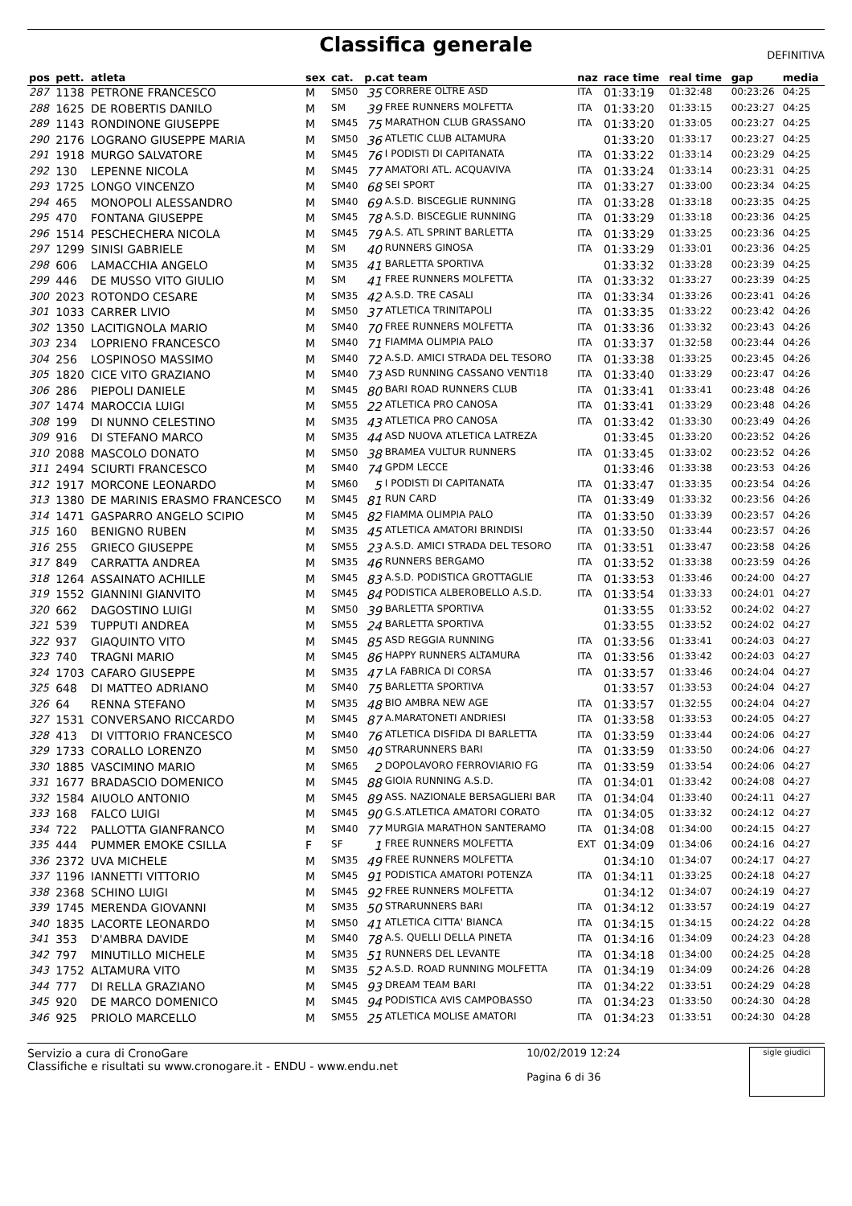Classifica generale
DEFINITIVA
| pos | pett. | atleta | sex | cat. | p.cat team | | naz | race time | real time | gap | media |
| --- | --- | --- | --- | --- | --- | --- | --- | --- | --- | --- | --- |
| 287 | 1138 | PETRONE FRANCESCO | M | SM50 | 35 | CORRERE OLTRE ASD | ITA | 01:33:19 | 01:32:48 | 00:23:26 | 04:25 |
| 288 | 1625 | DE ROBERTIS DANILO | M | SM | 39 | FREE RUNNERS MOLFETTA | ITA | 01:33:20 | 01:33:15 | 00:23:27 | 04:25 |
| 289 | 1143 | RONDINONE GIUSEPPE | M | SM45 | 75 | MARATHON CLUB GRASSANO | ITA | 01:33:20 | 01:33:05 | 00:23:27 | 04:25 |
| 290 | 2176 | LOGRANO GIUSEPPE MARIA | M | SM50 | 36 | ATLETIC CLUB ALTAMURA | | 01:33:20 | 01:33:17 | 00:23:27 | 04:25 |
| 291 | 1918 | MURGO SALVATORE | M | SM45 | 76 | I PODISTI DI CAPITANATA | ITA | 01:33:22 | 01:33:14 | 00:23:29 | 04:25 |
| 292 | 130 | LEPENNE NICOLA | M | SM45 | 77 | AMATORI ATL. ACQUAVIVA | ITA | 01:33:24 | 01:33:14 | 00:23:31 | 04:25 |
| 293 | 1725 | LONGO VINCENZO | M | SM40 | 68 | SEI SPORT | ITA | 01:33:27 | 01:33:00 | 00:23:34 | 04:25 |
| 294 | 465 | MONOPOLI ALESSANDRO | M | SM40 | 69 | A.S.D. BISCEGLIE RUNNING | ITA | 01:33:28 | 01:33:18 | 00:23:35 | 04:25 |
| 295 | 470 | FONTANA GIUSEPPE | M | SM45 | 78 | A.S.D. BISCEGLIE RUNNING | ITA | 01:33:29 | 01:33:18 | 00:23:36 | 04:25 |
| 296 | 1514 | PESCHECHERA NICOLA | M | SM45 | 79 | A.S. ATL SPRINT BARLETTA | ITA | 01:33:29 | 01:33:25 | 00:23:36 | 04:25 |
| 297 | 1299 | SINISI GABRIELE | M | SM | 40 | RUNNERS GINOSA | ITA | 01:33:29 | 01:33:01 | 00:23:36 | 04:25 |
| 298 | 606 | LAMACCHIA ANGELO | M | SM35 | 41 | BARLETTA SPORTIVA | | 01:33:32 | 01:33:28 | 00:23:39 | 04:25 |
| 299 | 446 | DE MUSSO VITO GIULIO | M | SM | 41 | FREE RUNNERS MOLFETTA | ITA | 01:33:32 | 01:33:27 | 00:23:39 | 04:25 |
| 300 | 2023 | ROTONDO CESARE | M | SM35 | 42 | A.S.D. TRE CASALI | ITA | 01:33:34 | 01:33:26 | 00:23:41 | 04:26 |
| 301 | 1033 | CARRER LIVIO | M | SM50 | 37 | ATLETICA TRINITAPOLI | ITA | 01:33:35 | 01:33:22 | 00:23:42 | 04:26 |
| 302 | 1350 | LACITIGNOLA MARIO | M | SM40 | 70 | FREE RUNNERS MOLFETTA | ITA | 01:33:36 | 01:33:32 | 00:23:43 | 04:26 |
| 303 | 234 | LOPRIENO FRANCESCO | M | SM40 | 71 | FIAMMA OLIMPIA PALO | ITA | 01:33:37 | 01:32:58 | 00:23:44 | 04:26 |
| 304 | 256 | LOSPINOSO MASSIMO | M | SM40 | 72 | A.S.D. AMICI STRADA DEL TESORO | ITA | 01:33:38 | 01:33:25 | 00:23:45 | 04:26 |
| 305 | 1820 | CICE VITO GRAZIANO | M | SM40 | 73 | ASD RUNNING CASSANO VENTI18 | ITA | 01:33:40 | 01:33:29 | 00:23:47 | 04:26 |
| 306 | 286 | PIEPOLI DANIELE | M | SM45 | 80 | BARI ROAD RUNNERS CLUB | ITA | 01:33:41 | 01:33:41 | 00:23:48 | 04:26 |
| 307 | 1474 | MAROCCIA LUIGI | M | SM55 | 22 | ATLETICA PRO CANOSA | ITA | 01:33:41 | 01:33:29 | 00:23:48 | 04:26 |
| 308 | 199 | DI NUNNO CELESTINO | M | SM35 | 43 | ATLETICA PRO CANOSA | ITA | 01:33:42 | 01:33:30 | 00:23:49 | 04:26 |
| 309 | 916 | DI STEFANO MARCO | M | SM35 | 44 | ASD NUOVA ATLETICA LATREZA | | 01:33:45 | 01:33:20 | 00:23:52 | 04:26 |
| 310 | 2088 | MASCOLO DONATO | M | SM50 | 38 | BRAMEA VULTUR RUNNERS | ITA | 01:33:45 | 01:33:02 | 00:23:52 | 04:26 |
| 311 | 2494 | SCIURTI FRANCESCO | M | SM40 | 74 | GPDM LECCE | | 01:33:46 | 01:33:38 | 00:23:53 | 04:26 |
| 312 | 1917 | MORCONE LEONARDO | M | SM60 | 5 | I PODISTI DI CAPITANATA | ITA | 01:33:47 | 01:33:35 | 00:23:54 | 04:26 |
| 313 | 1380 | DE MARINIS ERASMO FRANCESCO | M | SM45 | 81 | RUN CARD | ITA | 01:33:49 | 01:33:32 | 00:23:56 | 04:26 |
| 314 | 1471 | GASPARRO ANGELO SCIPIO | M | SM45 | 82 | FIAMMA OLIMPIA PALO | ITA | 01:33:50 | 01:33:39 | 00:23:57 | 04:26 |
| 315 | 160 | BENIGNO RUBEN | M | SM35 | 45 | ATLETICA AMATORI BRINDISI | ITA | 01:33:50 | 01:33:44 | 00:23:57 | 04:26 |
| 316 | 255 | GRIECO GIUSEPPE | M | SM55 | 23 | A.S.D. AMICI STRADA DEL TESORO | ITA | 01:33:51 | 01:33:47 | 00:23:58 | 04:26 |
| 317 | 849 | CARRATTA ANDREA | M | SM35 | 46 | RUNNERS BERGAMO | ITA | 01:33:52 | 01:33:38 | 00:23:59 | 04:26 |
| 318 | 1264 | ASSAINATO ACHILLE | M | SM45 | 83 | A.S.D. PODISTICA GROTTAGLIE | ITA | 01:33:53 | 01:33:46 | 00:24:00 | 04:27 |
| 319 | 1552 | GIANNINI GIANVITO | M | SM45 | 84 | PODISTICA ALBEROBELLO A.S.D. | ITA | 01:33:54 | 01:33:33 | 00:24:01 | 04:27 |
| 320 | 662 | DAGOSTINO LUIGI | M | SM50 | 39 | BARLETTA SPORTIVA | | 01:33:55 | 01:33:52 | 00:24:02 | 04:27 |
| 321 | 539 | TUPPUTI ANDREA | M | SM55 | 24 | BARLETTA SPORTIVA | | 01:33:55 | 01:33:52 | 00:24:02 | 04:27 |
| 322 | 937 | GIAQUINTO VITO | M | SM45 | 85 | ASD REGGIA RUNNING | ITA | 01:33:56 | 01:33:41 | 00:24:03 | 04:27 |
| 323 | 740 | TRAGNI MARIO | M | SM45 | 86 | HAPPY RUNNERS ALTAMURA | ITA | 01:33:56 | 01:33:42 | 00:24:03 | 04:27 |
| 324 | 1703 | CAFARO GIUSEPPE | M | SM35 | 47 | LA FABRICA DI CORSA | ITA | 01:33:57 | 01:33:46 | 00:24:04 | 04:27 |
| 325 | 648 | DI MATTEO ADRIANO | M | SM40 | 75 | BARLETTA SPORTIVA | | 01:33:57 | 01:33:53 | 00:24:04 | 04:27 |
| 326 | 64 | RENNA STEFANO | M | SM35 | 48 | BIO AMBRA NEW AGE | ITA | 01:33:57 | 01:32:55 | 00:24:04 | 04:27 |
| 327 | 1531 | CONVERSANO RICCARDO | M | SM45 | 87 | A.MARATONETI ANDRIESI | ITA | 01:33:58 | 01:33:53 | 00:24:05 | 04:27 |
| 328 | 413 | DI VITTORIO FRANCESCO | M | SM40 | 76 | ATLETICA DISFIDA DI BARLETTA | ITA | 01:33:59 | 01:33:44 | 00:24:06 | 04:27 |
| 329 | 1733 | CORALLO LORENZO | M | SM50 | 40 | STRARUNNERS BARI | ITA | 01:33:59 | 01:33:50 | 00:24:06 | 04:27 |
| 330 | 1885 | VASCIMINO MARIO | M | SM65 | 2 | DOPOLAVORO FERROVIARIO FG | ITA | 01:33:59 | 01:33:54 | 00:24:06 | 04:27 |
| 331 | 1677 | BRADASCIO DOMENICO | M | SM45 | 88 | GIOIA RUNNING A.S.D. | ITA | 01:34:01 | 01:33:42 | 00:24:08 | 04:27 |
| 332 | 1584 | AIUOLO ANTONIO | M | SM45 | 89 | ASS. NAZIONALE BERSAGLIERI BAR | ITA | 01:34:04 | 01:33:40 | 00:24:11 | 04:27 |
| 333 | 168 | FALCO LUIGI | M | SM45 | 90 | G.S.ATLETICA AMATORI CORATO | ITA | 01:34:05 | 01:33:32 | 00:24:12 | 04:27 |
| 334 | 722 | PALLOTTA GIANFRANCO | M | SM40 | 77 | MURGIA MARATHON SANTERAMO | ITA | 01:34:08 | 01:34:00 | 00:24:15 | 04:27 |
| 335 | 444 | PUMMER EMOKE CSILLA | F | SF | 1 | FREE RUNNERS MOLFETTA | EXT | 01:34:09 | 01:34:06 | 00:24:16 | 04:27 |
| 336 | 2372 | UVA MICHELE | M | SM35 | 49 | FREE RUNNERS MOLFETTA | | 01:34:10 | 01:34:07 | 00:24:17 | 04:27 |
| 337 | 1196 | IANNETTI VITTORIO | M | SM45 | 91 | PODISTICA AMATORI POTENZA | ITA | 01:34:11 | 01:33:25 | 00:24:18 | 04:27 |
| 338 | 2368 | SCHINO LUIGI | M | SM45 | 92 | FREE RUNNERS MOLFETTA | | 01:34:12 | 01:34:07 | 00:24:19 | 04:27 |
| 339 | 1745 | MERENDA GIOVANNI | M | SM35 | 50 | STRARUNNERS BARI | ITA | 01:34:12 | 01:33:57 | 00:24:19 | 04:27 |
| 340 | 1835 | LACORTE LEONARDO | M | SM50 | 41 | ATLETICA CITTA' BIANCA | ITA | 01:34:15 | 01:34:15 | 00:24:22 | 04:28 |
| 341 | 353 | D'AMBRA DAVIDE | M | SM40 | 78 | A.S. QUELLI DELLA PINETA | ITA | 01:34:16 | 01:34:09 | 00:24:23 | 04:28 |
| 342 | 797 | MINUTILLO MICHELE | M | SM35 | 51 | RUNNERS DEL LEVANTE | ITA | 01:34:18 | 01:34:00 | 00:24:25 | 04:28 |
| 343 | 1752 | ALTAMURA VITO | M | SM35 | 52 | A.S.D. ROAD RUNNING MOLFETTA | ITA | 01:34:19 | 01:34:09 | 00:24:26 | 04:28 |
| 344 | 777 | DI RELLA GRAZIANO | M | SM45 | 93 | DREAM TEAM BARI | ITA | 01:34:22 | 01:33:51 | 00:24:29 | 04:28 |
| 345 | 920 | DE MARCO DOMENICO | M | SM45 | 94 | PODISTICA AVIS CAMPOBASSO | ITA | 01:34:23 | 01:33:50 | 00:24:30 | 04:28 |
| 346 | 925 | PRIOLO MARCELLO | M | SM55 | 25 | ATLETICA MOLISE AMATORI | ITA | 01:34:23 | 01:33:51 | 00:24:30 | 04:28 |
Servizio a cura di CronoGare
Classifiche e risultati su www.cronogare.it - ENDU - www.endu.net
10/02/2019 12:24
Pagina 6 di 36
sigle giudici